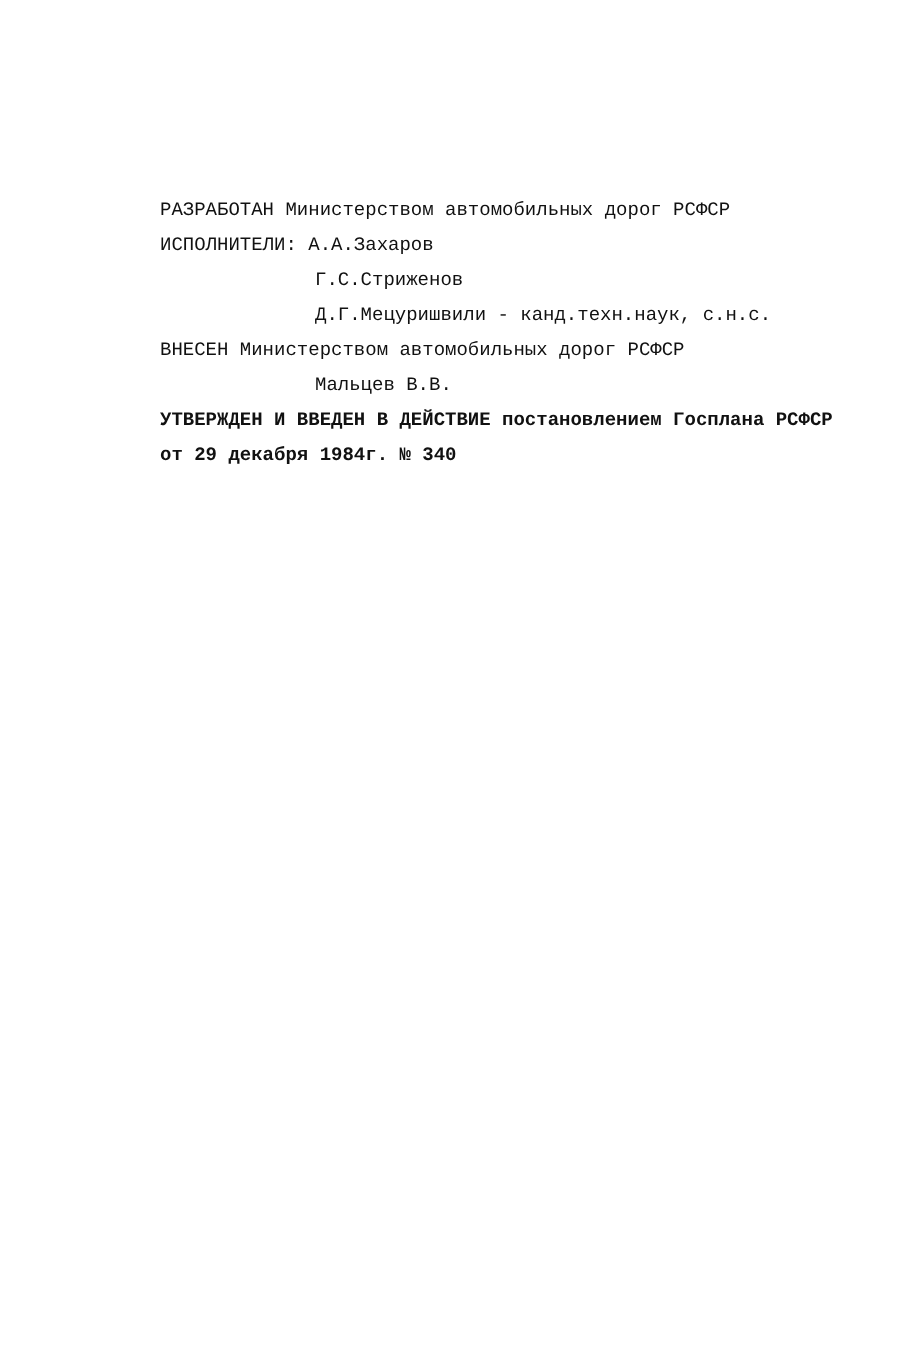РАЗРАБОТАН Министерством автомобильных дорог РСФСР
ИСПОЛНИТЕЛИ: А.А.Захаров
Г.С.Стриженов
Д.Г.Мецуришвили - канд.техн.наук, с.н.с.
ВНЕСЕН Министерством автомобильных дорог РСФСР
Мальцев В.В.
УТВЕРЖДЕН И ВВЕДЕН В ДЕЙСТВИЕ постановлением Госплана РСФСР
от 29 декабря 1984г. № 340